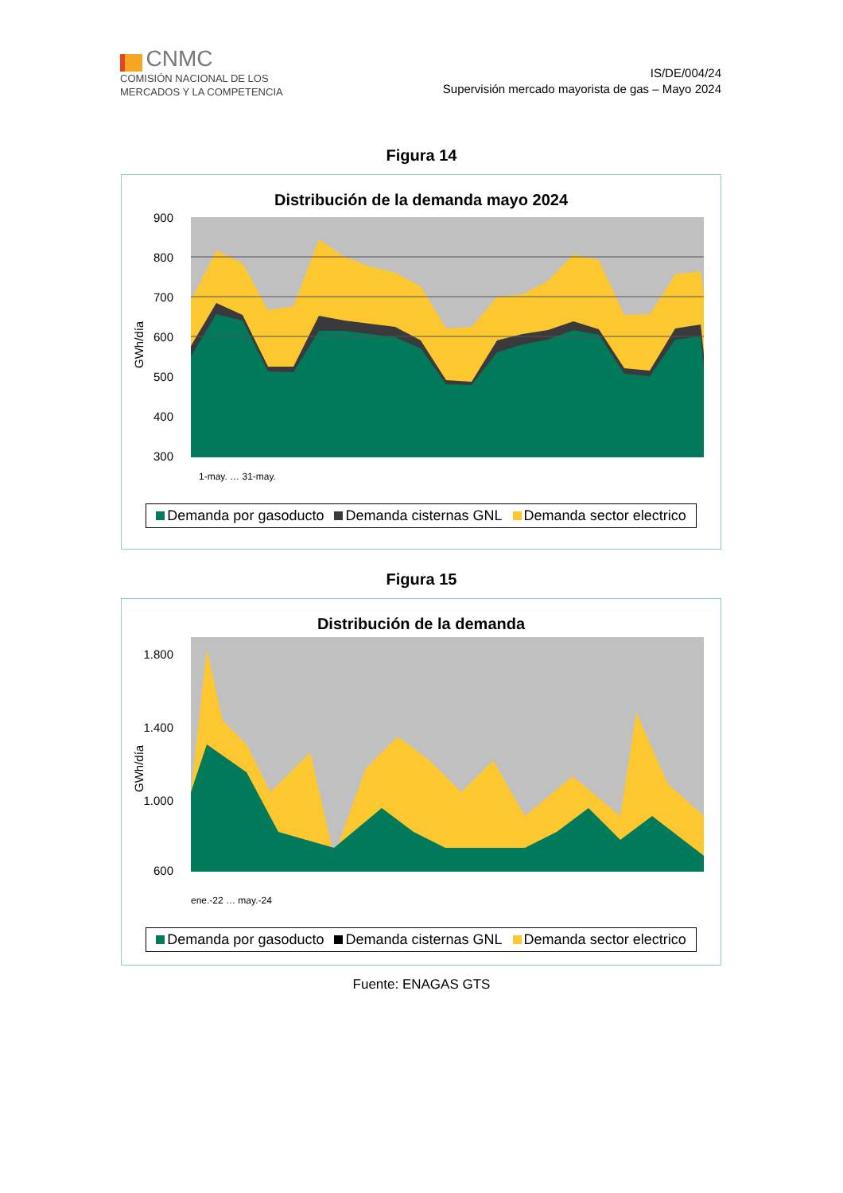CNMC
COMISIÓN NACIONAL DE LOS
MERCADOS Y LA COMPETENCIA
IS/DE/004/24
Supervisión mercado mayorista de gas – Mayo 2024
Figura 14
Distribución de la demanda mayo 2024
900
800
700
600
500
400
300
GWh/día
1-may. … 31-may.
Demanda por gasoducto Demanda cisternas GNL Demanda sector electrico
Figura 15
Distribución de la demanda
GWh/día
1.800
1.400
1.000
600
ene.-22 … may.-24
Demanda por gasoducto Demanda cisternas GNL Demanda sector electrico
Fuente: ENAGAS GTS